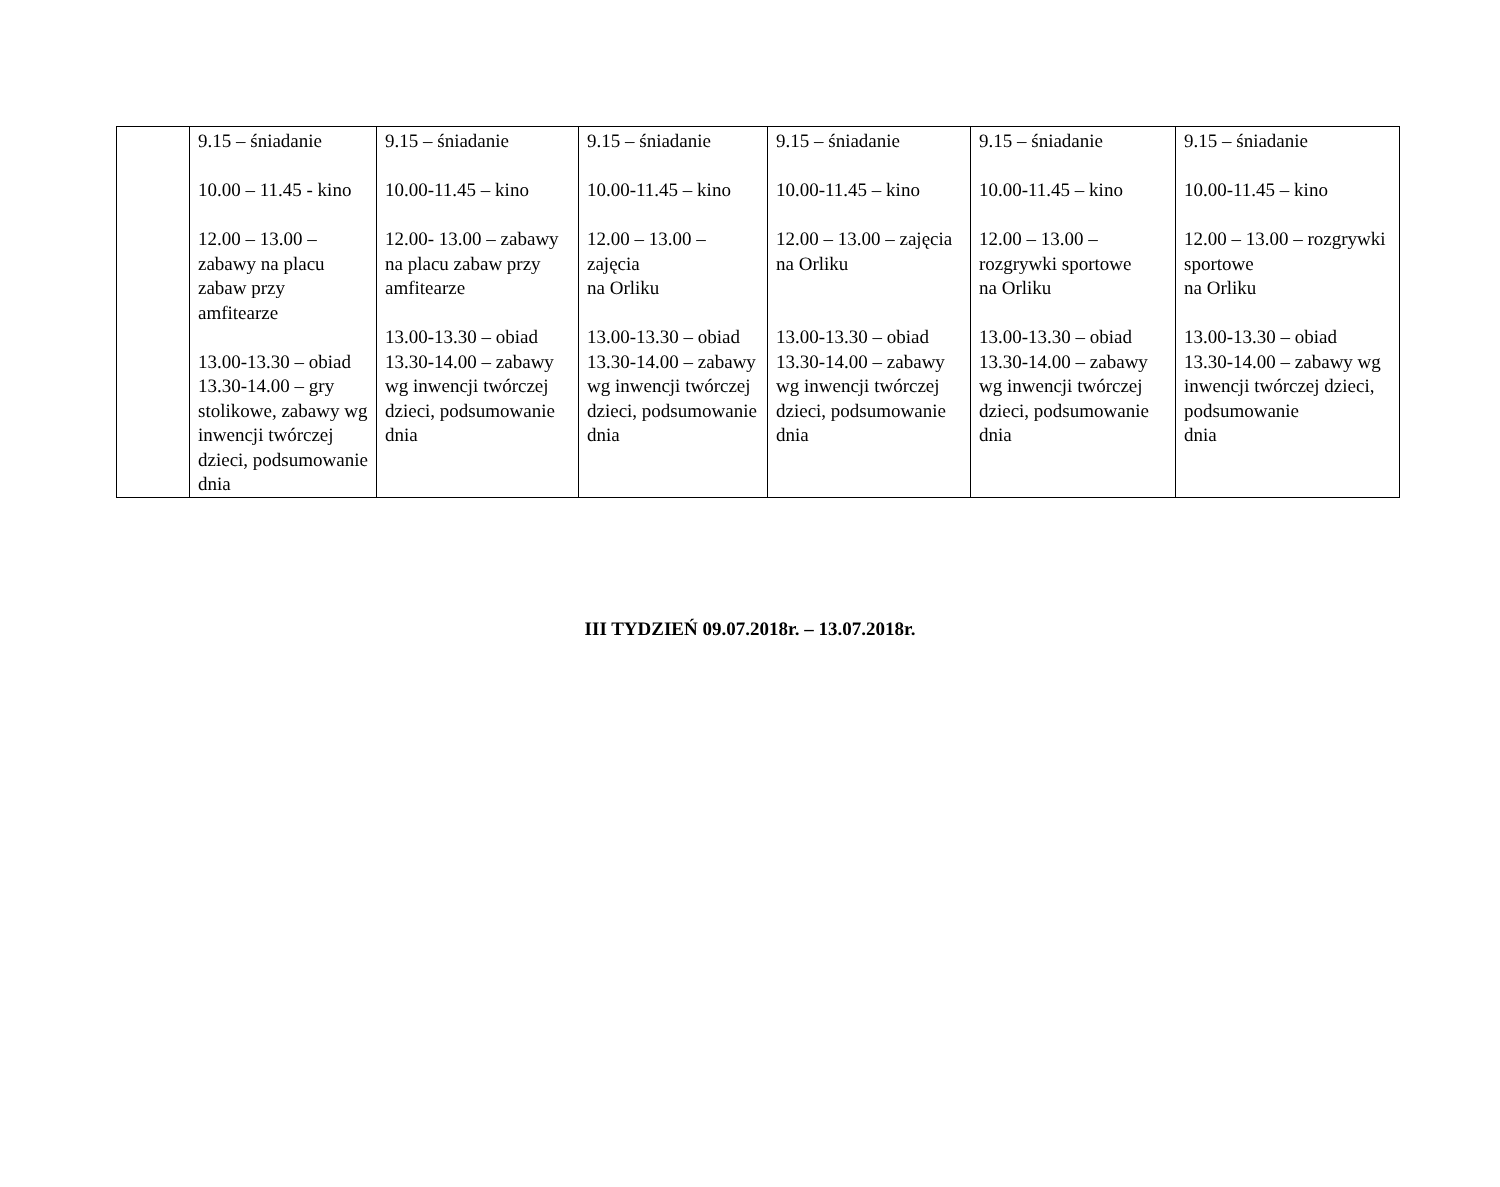| | 9.15 – śniadanie 10.00 – 11.45 - kino 12.00 – 13.00 – zabawy na placu zabaw przy amfitearze 13.00-13.30 – obiad 13.30-14.00 – gry stolikowe, zabawy wg inwencji twórczej dzieci, podsumowanie dnia | 9.15 – śniadanie 10.00-11.45 – kino 12.00- 13.00 – zabawy na placu zabaw przy amfitearze 13.00-13.30 – obiad 13.30-14.00 – zabawy wg inwencji twórczej dzieci, podsumowanie dnia | 9.15 – śniadanie 10.00-11.45 – kino 12.00 – 13.00 – zajęcia na Orliku 13.00-13.30 – obiad 13.30-14.00 – zabawy wg inwencji twórczej dzieci, podsumowanie dnia | 9.15 – śniadanie 10.00-11.45 – kino 12.00 – 13.00 – zajęcia na Orliku 13.00-13.30 – obiad 13.30-14.00 – zabawy wg inwencji twórczej dzieci, podsumowanie dnia | 9.15 – śniadanie 10.00-11.45 – kino 12.00 – 13.00 – rozgrywki sportowe na Orliku 13.00-13.30 – obiad 13.30-14.00 – zabawy wg inwencji twórczej dzieci, podsumowanie dnia | 9.15 – śniadanie 10.00-11.45 – kino 12.00 – 13.00 – rozgrywki sportowe na Orliku 13.00-13.30 – obiad 13.30-14.00 – zabawy wg inwencji twórczej dzieci, podsumowanie dnia |
III TYDZIEŃ 09.07.2018r. – 13.07.2018r.